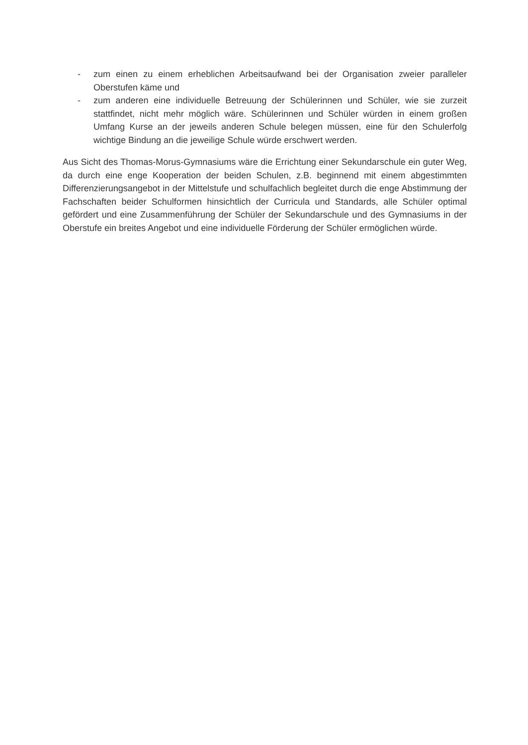- zum einen zu einem erheblichen Arbeitsaufwand bei der Organisation zweier paralleler Oberstufen käme und
- zum anderen eine individuelle Betreuung der Schülerinnen und Schüler, wie sie zurzeit stattfindet, nicht mehr möglich wäre. Schülerinnen und Schüler würden in einem großen Umfang Kurse an der jeweils anderen Schule belegen müssen, eine für den Schulerfolg wichtige Bindung an die jeweilige Schule würde erschwert werden.
Aus Sicht des Thomas-Morus-Gymnasiums wäre die Errichtung einer Sekundarschule ein guter Weg, da durch eine enge Kooperation der beiden Schulen, z.B. beginnend mit einem abgestimmten Differenzierungsangebot in der Mittelstufe und schulfachlich begleitet durch die enge Abstimmung der Fachschaften beider Schulformen hinsichtlich der Curricula und Standards, alle Schüler optimal gefördert und eine Zusammenführung der Schüler der Sekundarschule und des Gymnasiums in der Oberstufe ein breites Angebot und eine individuelle Förderung der Schüler ermöglichen würde.